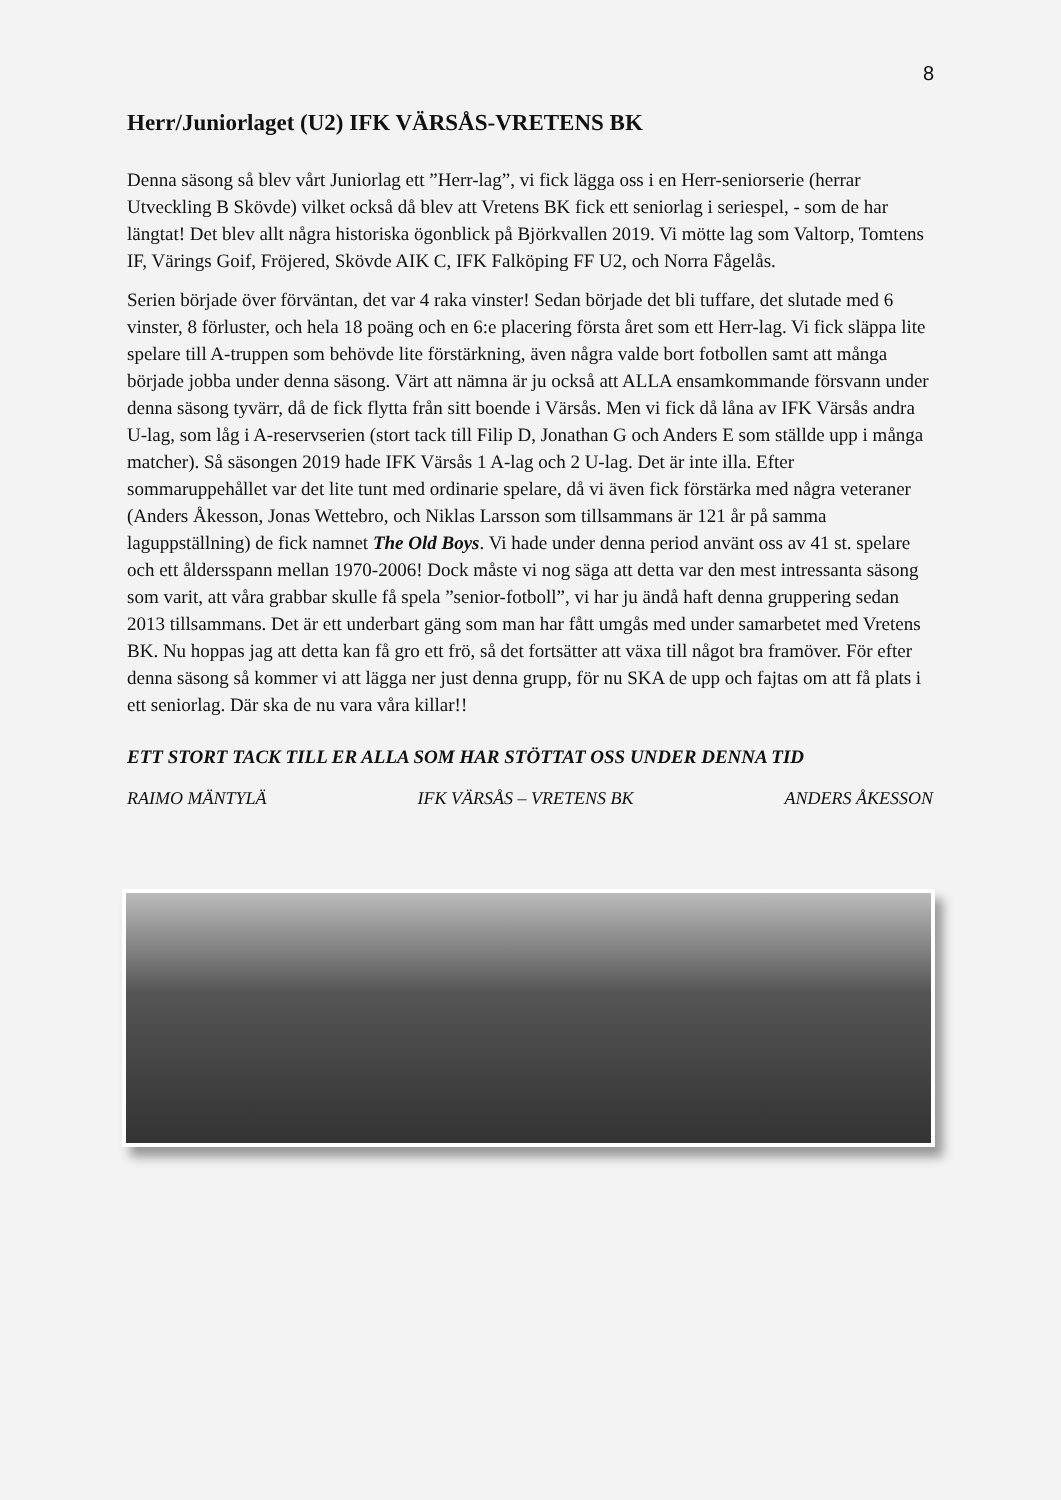8
Herr/Juniorlaget (U2) IFK VÄRSÅS-VRETENS BK
Denna säsong så blev vårt Juniorlag ett ”Herr-lag”, vi fick lägga oss i en Herr-seniorserie (herrar Utveckling B Skövde) vilket också då blev att Vretens BK fick ett seniorlag i seriespel, - som de har längtat! Det blev allt några historiska ögonblick på Björkvallen 2019. Vi mötte lag som Valtorp, Tomtens IF, Värings Goif, Fröjered, Skövde AIK C, IFK Falköping FF U2, och Norra Fågelås.
Serien började över förväntan, det var 4 raka vinster! Sedan började det bli tuffare, det slutade med 6 vinster, 8 förluster, och hela 18 poäng och en 6:e placering första året som ett Herr-lag. Vi fick släppa lite spelare till A-truppen som behövde lite förstärkning, även några valde bort fotbollen samt att många började jobba under denna säsong. Värt att nämna är ju också att ALLA ensamkommande försvann under denna säsong tyvärr, då de fick flytta från sitt boende i Värsås. Men vi fick då låna av IFK Värsås andra U-lag, som låg i A-reservserien (stort tack till Filip D, Jonathan G och Anders E som ställde upp i många matcher). Så säsongen 2019 hade IFK Värsås 1 A-lag och 2 U-lag. Det är inte illa. Efter sommaruppehållet var det lite tunt med ordinarie spelare, då vi även fick förstärka med några veteraner (Anders Åkesson, Jonas Wettebro, och Niklas Larsson som tillsammans är 121 år på samma laguppställning) de fick namnet The Old Boys. Vi hade under denna period använt oss av 41 st. spelare och ett åldersspann mellan 1970-2006! Dock måste vi nog säga att detta var den mest intressanta säsong som varit, att våra grabbar skulle få spela ”senior-fotboll”, vi har ju ändå haft denna gruppering sedan 2013 tillsammans. Det är ett underbart gäng som man har fått umgås med under samarbetet med Vretens BK. Nu hoppas jag att detta kan få gro ett frö, så det fortsätter att växa till något bra framöver. För efter denna säsong så kommer vi att lägga ner just denna grupp, för nu SKA de upp och fajtas om att få plats i ett seniorlag. Där ska de nu vara våra killar!!
ETT STORT TACK TILL ER ALLA SOM HAR STÖTTAT OSS UNDER DENNA TID
RAIMO MÄNTYLÄ IFK VÄRSÅS – VRETENS BK ANDERS ÅKESSON